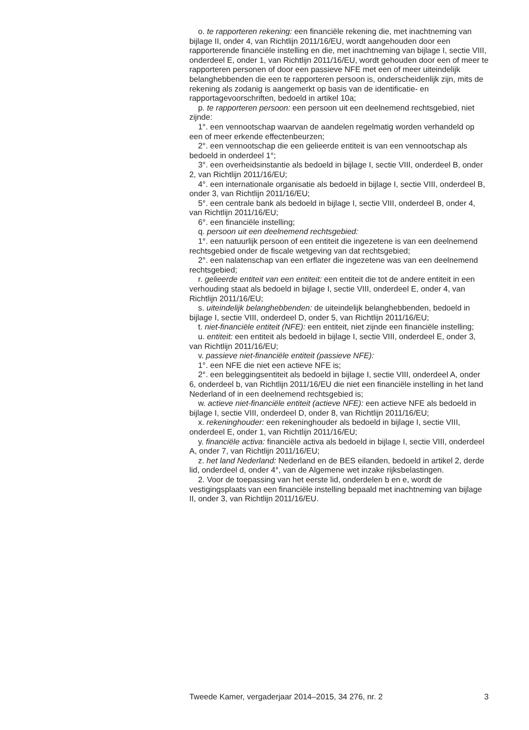o. te rapporteren rekening: een financiële rekening die, met inachtneming van bijlage II, onder 4, van Richtlijn 2011/16/EU, wordt aangehouden door een rapporterende financiële instelling en die, met inachtneming van bijlage I, sectie VIII, onderdeel E, onder 1, van Richtlijn 2011/16/EU, wordt gehouden door een of meer te rapporteren personen of door een passieve NFE met een of meer uiteindelijk belanghebbenden die een te rapporteren persoon is, onderscheidenlijk zijn, mits de rekening als zodanig is aangemerkt op basis van de identificatie- en rapportagevoorschriften, bedoeld in artikel 10a;
p. te rapporteren persoon: een persoon uit een deelnemend rechtsgebied, niet zijnde:
1°. een vennootschap waarvan de aandelen regelmatig worden verhandeld op een of meer erkende effectenbeurzen;
2°. een vennootschap die een gelieerde entiteit is van een vennootschap als bedoeld in onderdeel 1°;
3°. een overheidsinstantie als bedoeld in bijlage I, sectie VIII, onderdeel B, onder 2, van Richtlijn 2011/16/EU;
4°. een internationale organisatie als bedoeld in bijlage I, sectie VIII, onderdeel B, onder 3, van Richtlijn 2011/16/EU;
5°. een centrale bank als bedoeld in bijlage I, sectie VIII, onderdeel B, onder 4, van Richtlijn 2011/16/EU;
6°. een financiële instelling;
q. persoon uit een deelnemend rechtsgebied:
1°. een natuurlijk persoon of een entiteit die ingezetene is van een deelnemend rechtsgebied onder de fiscale wetgeving van dat rechtsgebied;
2°. een nalatenschap van een erflater die ingezetene was van een deelnemend rechtsgebied;
r. gelieerde entiteit van een entiteit: een entiteit die tot de andere entiteit in een verhouding staat als bedoeld in bijlage I, sectie VIII, onderdeel E, onder 4, van Richtlijn 2011/16/EU;
s. uiteindelijk belanghebbenden: de uiteindelijk belanghebbenden, bedoeld in bijlage I, sectie VIII, onderdeel D, onder 5, van Richtlijn 2011/16/EU;
t. niet-financiële entiteit (NFE): een entiteit, niet zijnde een financiële instelling;
u. entiteit: een entiteit als bedoeld in bijlage I, sectie VIII, onderdeel E, onder 3, van Richtlijn 2011/16/EU;
v. passieve niet-financiële entiteit (passieve NFE):
1°. een NFE die niet een actieve NFE is;
2°. een beleggingsentiteit als bedoeld in bijlage I, sectie VIII, onderdeel A, onder 6, onderdeel b, van Richtlijn 2011/16/EU die niet een financiële instelling in het land Nederland of in een deelnemend rechtsgebied is;
w. actieve niet-financiële entiteit (actieve NFE): een actieve NFE als bedoeld in bijlage I, sectie VIII, onderdeel D, onder 8, van Richtlijn 2011/16/EU;
x. rekeninghouder: een rekeninghouder als bedoeld in bijlage I, sectie VIII, onderdeel E, onder 1, van Richtlijn 2011/16/EU;
y. financiële activa: financiële activa als bedoeld in bijlage I, sectie VIII, onderdeel A, onder 7, van Richtlijn 2011/16/EU;
z. het land Nederland: Nederland en de BES eilanden, bedoeld in artikel 2, derde lid, onderdeel d, onder 4°, van de Algemene wet inzake rijksbelastingen.
2. Voor de toepassing van het eerste lid, onderdelen b en e, wordt de vestigingsplaats van een financiële instelling bepaald met inachtneming van bijlage II, onder 3, van Richtlijn 2011/16/EU.
Tweede Kamer, vergaderjaar 2014–2015, 34 276, nr. 2 3